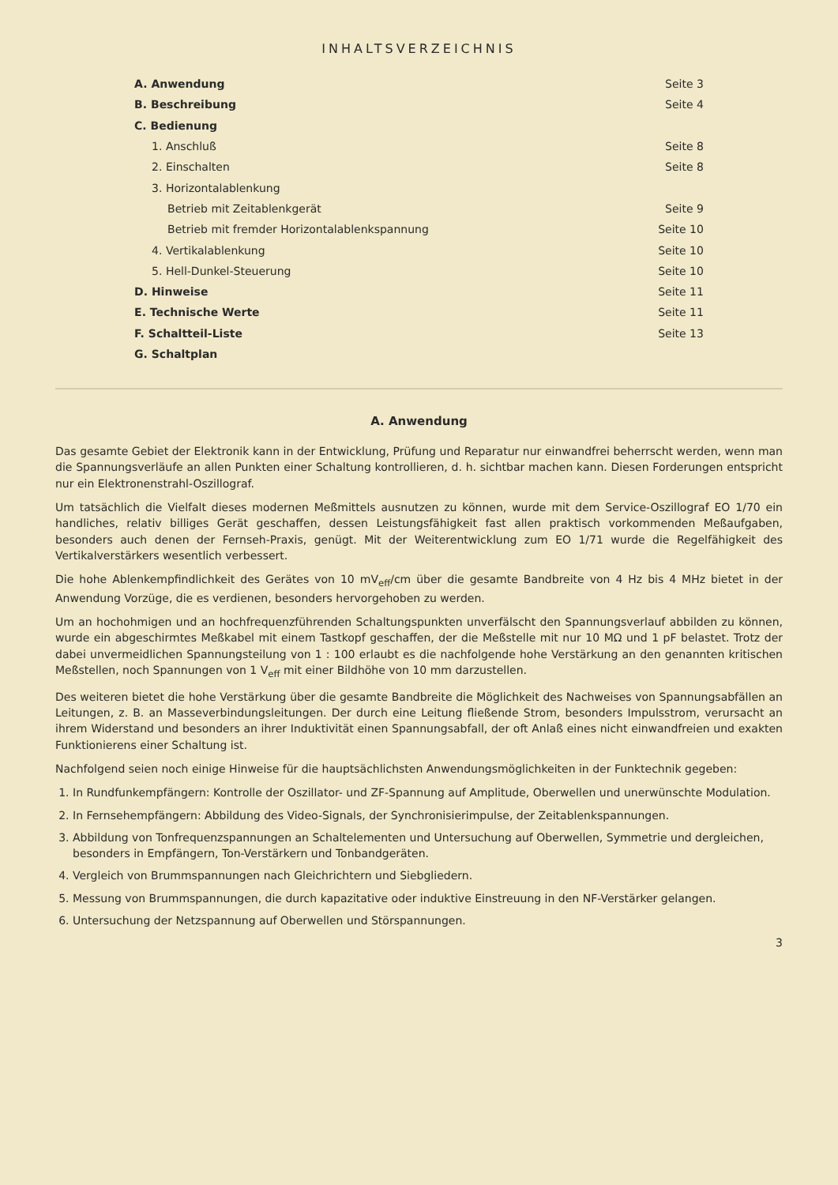INHALTSVERZEICHNIS
| A. Anwendung | Seite 3 |
| B. Beschreibung | Seite 4 |
| C. Bedienung | |
| 1. Anschluß | Seite 8 |
| 2. Einschalten | Seite 8 |
| 3. Horizontalablenkung | |
| Betrieb mit Zeitablenkgerät | Seite 9 |
| Betrieb mit fremder Horizontalablenkspannung | Seite 10 |
| 4. Vertikalablenkung | Seite 10 |
| 5. Hell-Dunkel-Steuerung | Seite 10 |
| D. Hinweise | Seite 11 |
| E. Technische Werte | Seite 11 |
| F. Schaltteil-Liste | Seite 13 |
| G. Schaltplan | |
A. Anwendung
Das gesamte Gebiet der Elektronik kann in der Entwicklung, Prüfung und Reparatur nur einwandfrei beherrscht werden, wenn man die Spannungsverläufe an allen Punkten einer Schaltung kontrollieren, d. h. sichtbar machen kann. Diesen Forderungen entspricht nur ein Elektronenstrahl-Oszillograf.
Um tatsächlich die Vielfalt dieses modernen Meßmittels ausnutzen zu können, wurde mit dem Service-Oszillograf EO 1/70 ein handliches, relativ billiges Gerät geschaffen, dessen Leistungsfähigkeit fast allen praktisch vorkommenden Meßaufgaben, besonders auch denen der Fernseh-Praxis, genügt. Mit der Weiterentwicklung zum EO 1/71 wurde die Regelfähigkeit des Vertikalverstärkers wesentlich verbessert.
Die hohe Ablenkempfindlichkeit des Gerätes von 10 mV<sub>eff</sub>/cm über die gesamte Bandbreite von 4 Hz bis 4 MHz bietet in der Anwendung Vorzüge, die es verdienen, besonders hervorgehoben zu werden.
Um an hochohmigen und an hochfrequenzführenden Schaltungspunkten unverfälscht den Spannungsverlauf abbilden zu können, wurde ein abgeschirmtes Meßkabel mit einem Tastkopf geschaffen, der die Meßstelle mit nur 10 MΩ und 1 pF belastet. Trotz der dabei unvermeidlichen Spannungsteilung von 1 : 100 erlaubt es die nachfolgende hohe Verstärkung an den genannten kritischen Meßstellen, noch Spannungen von 1 V<sub>eff</sub> mit einer Bildhöhe von 10 mm darzustellen.
Des weiteren bietet die hohe Verstärkung über die gesamte Bandbreite die Möglichkeit des Nachweises von Spannungsabfällen an Leitungen, z. B. an Masseverbindungsleitungen. Der durch eine Leitung fließende Strom, besonders Impulsstrom, verursacht an ihrem Widerstand und besonders an ihrer Induktivität einen Spannungsabfall, der oft Anlaß eines nicht einwandfreien und exakten Funktionierens einer Schaltung ist.
Nachfolgend seien noch einige Hinweise für die hauptsächlichsten Anwendungsmöglichkeiten in der Funktechnik gegeben:
1. In Rundfunkempfängern: Kontrolle der Oszillator- und ZF-Spannung auf Amplitude, Oberwellen und unerwünschte Modulation.
2. In Fernsehempfängern: Abbildung des Video-Signals, der Synchronisierimpulse, der Zeitablenkspannungen.
3. Abbildung von Tonfrequenzspannungen an Schaltelementen und Untersuchung auf Oberwellen, Symmetrie und dergleichen, besonders in Empfängern, Ton-Verstärkern und Tonbandgeräten.
4. Vergleich von Brummspannungen nach Gleichrichtern und Siebgliedern.
5. Messung von Brummspannungen, die durch kapazitative oder induktive Einstreuung in den NF-Verstärker gelangen.
6. Untersuchung der Netzspannung auf Oberwellen und Störspannungen.
3